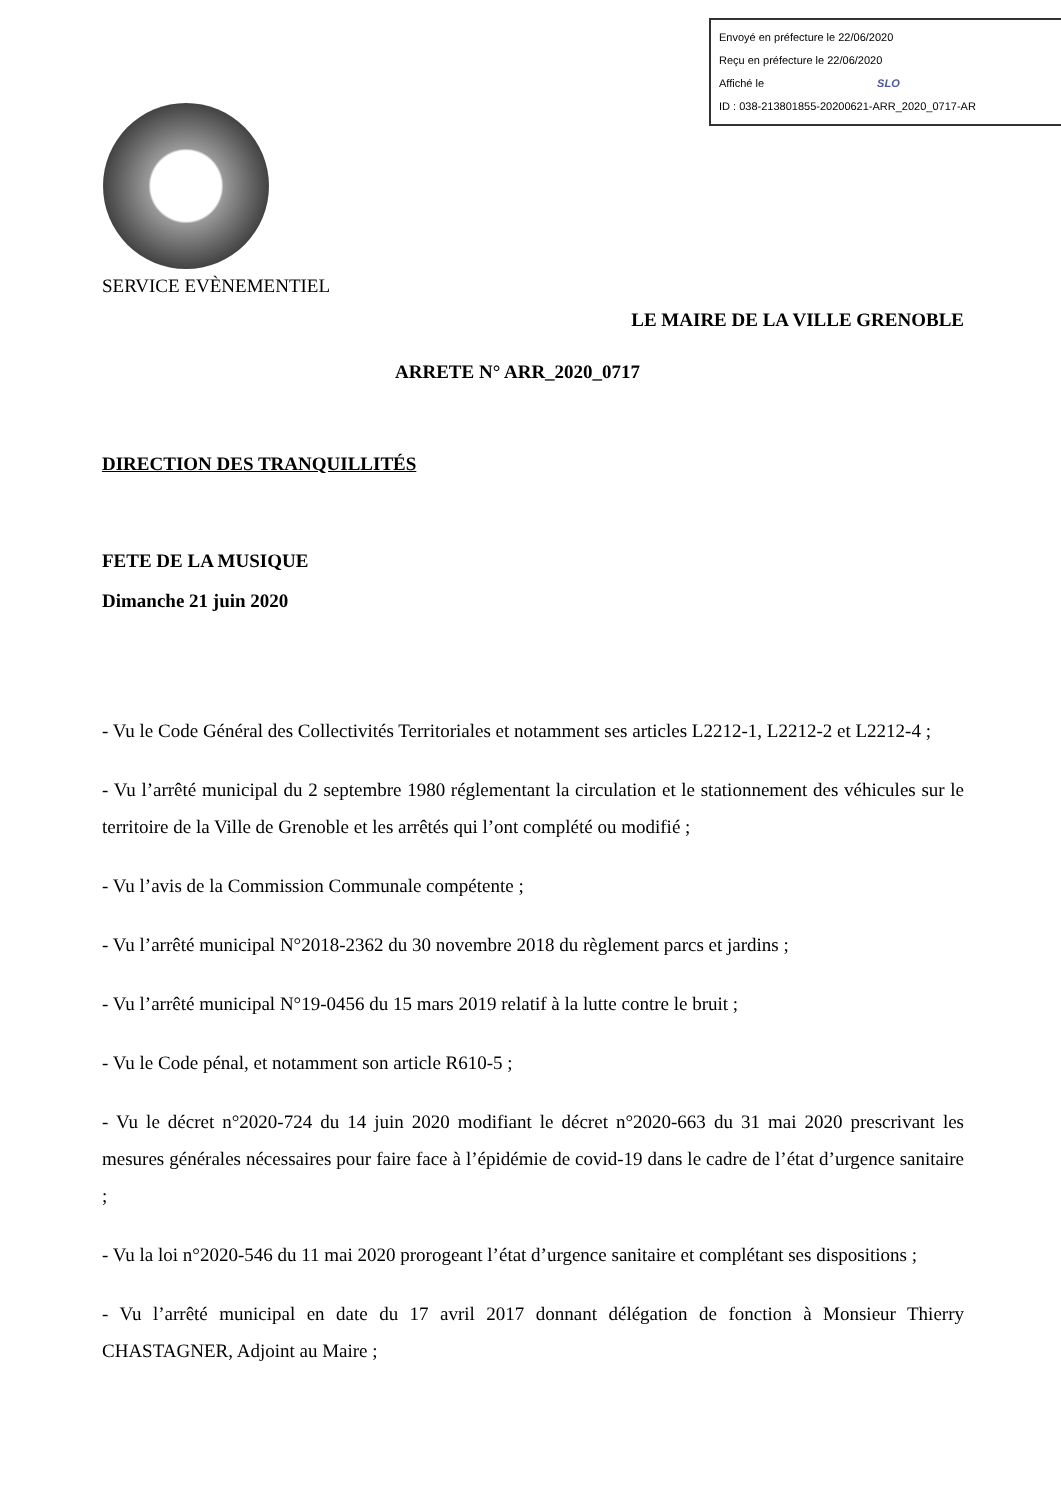Envoyé en préfecture le 22/06/2020
Reçu en préfecture le 22/06/2020
Affiché le SLO
ID : 038-213801855-20200621-ARR_2020_0717-AR
SERVICE EVÈNEMENTIEL
LE MAIRE DE LA VILLE GRENOBLE
ARRETE N° ARR_2020_0717
DIRECTION DES TRANQUILLITÉS
FETE DE LA MUSIQUE
Dimanche 21 juin 2020
- Vu le Code Général des Collectivités Territoriales et notamment ses articles L2212-1, L2212-2 et L2212-4 ;
- Vu l’arrêté municipal du 2 septembre 1980 réglementant la circulation et le stationnement des véhicules sur le territoire de la Ville de Grenoble et les arrêtés qui l’ont complété ou modifié ;
- Vu l’avis de la Commission Communale compétente ;
- Vu l’arrêté municipal N°2018-2362 du 30 novembre 2018 du règlement parcs et jardins ;
- Vu l’arrêté municipal N°19-0456 du 15 mars 2019 relatif à la lutte contre le bruit ;
- Vu le Code pénal, et notamment son article R610-5 ;
- Vu le décret n°2020-724 du 14 juin 2020 modifiant le décret n°2020-663 du 31 mai 2020 prescrivant les mesures générales nécessaires pour faire face à l’épidémie de covid-19 dans le cadre de l’état d’urgence sanitaire ;
- Vu la loi n°2020-546 du 11 mai 2020 prorogeant l’état d’urgence sanitaire et complétant ses dispositions ;
- Vu l’arrêté municipal en date du 17 avril 2017 donnant délégation de fonction à Monsieur Thierry CHASTAGNER, Adjoint au Maire ;